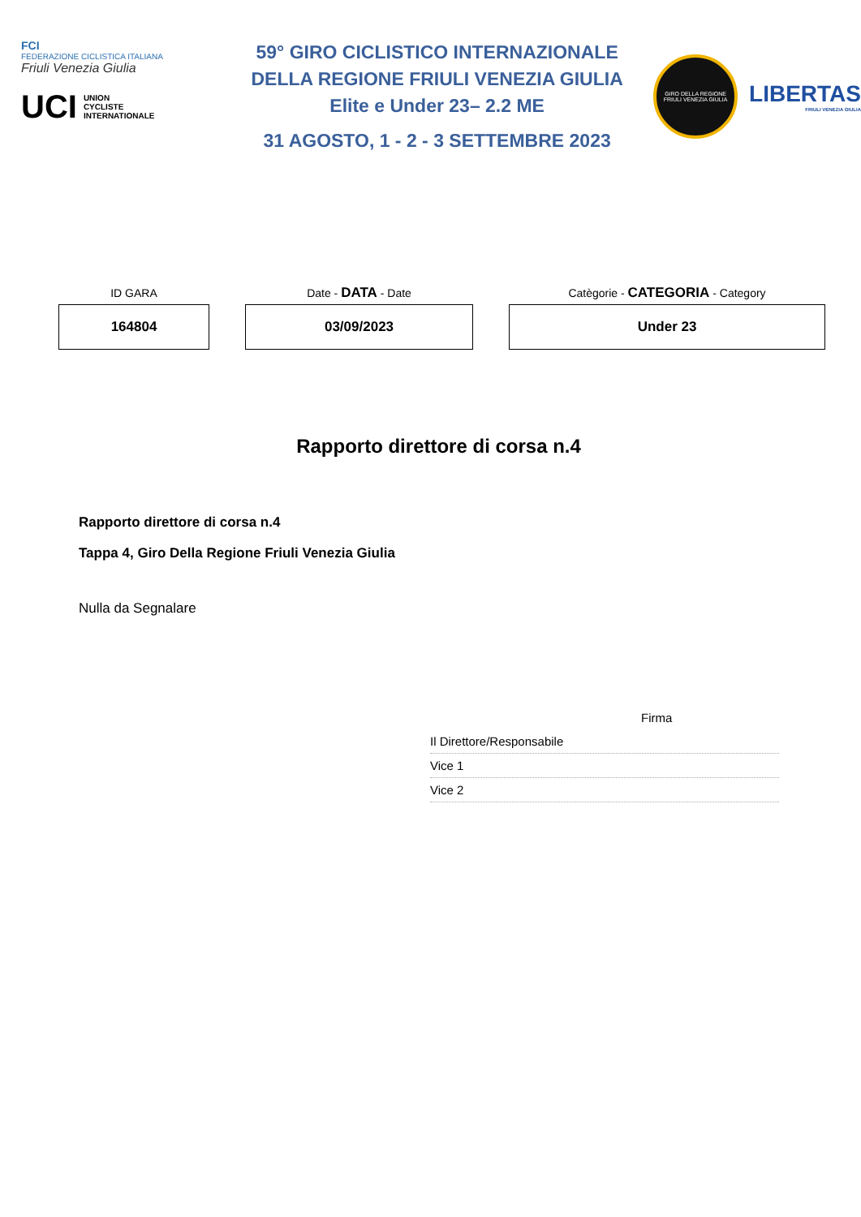FCI
FEDERAZIONE CICLISTICA ITALIANA
Friuli Venezia Giulia
UCI UNION
CYCLISTE
INTERNATIONALE
59° GIRO CICLISTICO INTERNAZIONALE
DELLA REGIONE FRIULI VENEZIA GIULIA
Elite e Under 23– 2.2 ME
31 AGOSTO, 1 - 2 - 3 SETTEMBRE 2023
GIRO DELLA REGIONE
FRIULI VENEZIA GIULIA
LIBERTAS
FRIULI VENEZIA GIULIA
| ID GARA | Date - DATA - Date | Catègorie - CATEGORIA - Category |
| --- | --- | --- |
| 164804 | 03/09/2023 | Under 23 |
Rapporto direttore di corsa n.4
Rapporto direttore di corsa n.4
Tappa 4, Giro Della Regione Friuli Venezia Giulia
Nulla da Segnalare
Firma
Il Direttore/Responsabile
Vice 1
Vice 2